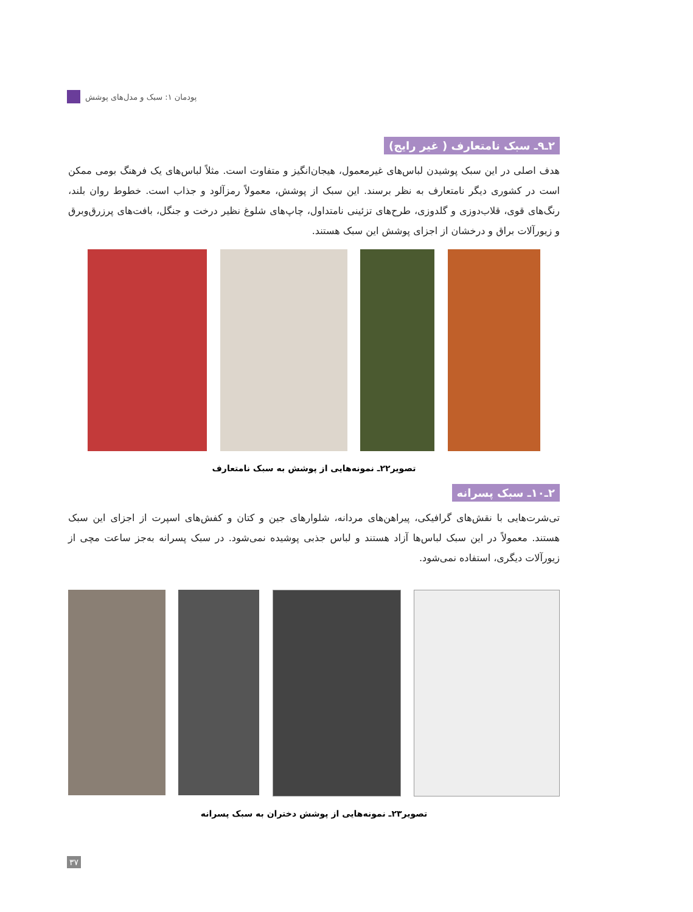پودمان ۱: سبک و مدل‌های پوشش
۲ـ۹ـ سبک نامتعارف ( غیر رایج)
هدف اصلی در این سبک پوشیدن لباس‌های غیرمعمول، هیجان‌انگیز و متفاوت است. مثلاً لباس‌های یک فرهنگ بومی ممکن است در کشوری دیگر نامتعارف به نظر برسند. این سبک از پوشش، معمولاً رمزآلود و جذاب است. خطوط روان بلند، رنگ‌های قوی، قلاب‌دوزی و گلدوزی، طرح‌های تزئینی نامتداول، چاپ‌های شلوغ نظیر درخت و جنگل، بافت‌های پرزرق‌وبرق و زیورآلات براق و درخشان از اجزای پوشش این سبک هستند.
تصویر۲۲ـ نمونه‌هایی از پوشش به سبک نامتعارف
۲ـ۱۰ـ سبک پسرانه
تی‌شرت‌هایی با نقش‌های گرافیکی، پیراهن‌های مردانه، شلوارهای جین و کتان و کفش‌های اسپرت از اجزای این سبک هستند. معمولاً در این سبک لباس‌ها آزاد هستند و لباس جذبی پوشیده نمی‌شود. در سبک پسرانه به‌جز ساعت مچی از زیورآلات دیگری، استفاده نمی‌شود.
تصویر۲۳ـ نمونه‌هایی از پوشش دختران به سبک پسرانه
۳۷